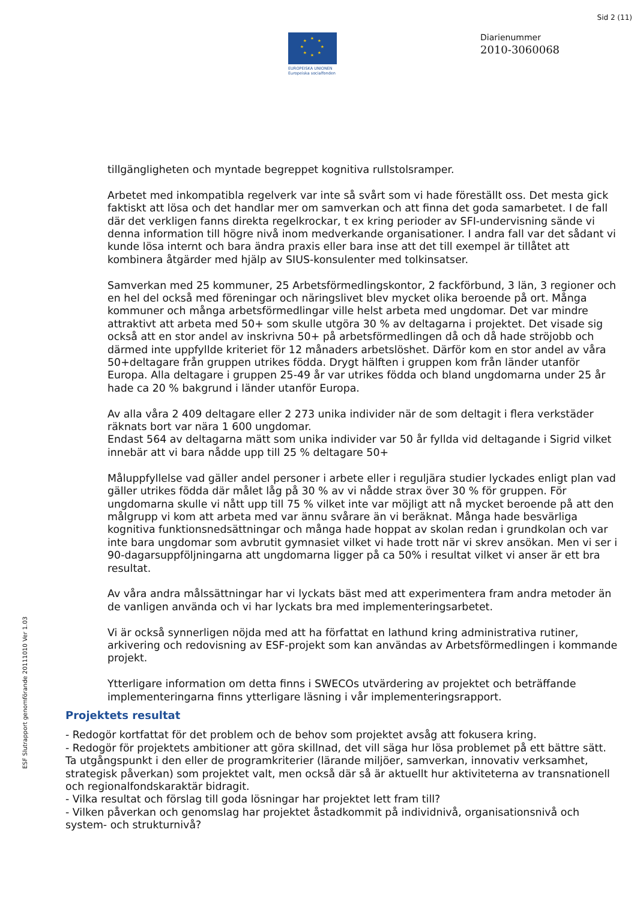Sid 2 (11)
★
★
★
★
★
★
★
★
EUROPEISKA UNIONEN
Europeiska socialfonden
Diarienummer
2010-3060068
tillgängligheten och myntade begreppet kognitiva rullstolsramper.
Arbetet med inkompatibla regelverk var inte så svårt som vi hade föreställt oss. Det mesta gick faktiskt att lösa och det handlar mer om samverkan och att finna det goda samarbetet. I de fall där det verkligen fanns direkta regelkrockar, t ex kring perioder av SFI-undervisning sände vi denna information till högre nivå inom medverkande organisationer. I andra fall var det sådant vi kunde lösa internt och bara ändra praxis eller bara inse att det till exempel är tillåtet att kombinera åtgärder med hjälp av SIUS-konsulenter med tolkinsatser.
Samverkan med 25 kommuner, 25 Arbetsförmedlingskontor, 2 fackförbund, 3 län, 3 regioner och en hel del också med föreningar och näringslivet blev mycket olika beroende på ort. Många kommuner och många arbetsförmedlingar ville helst arbeta med ungdomar. Det var mindre attraktivt att arbeta med 50+ som skulle utgöra 30 % av deltagarna i projektet. Det visade sig också att en stor andel av inskrivna 50+ på arbetsförmedlingen då och då hade ströjobb och därmed inte uppfyllde kriteriet för 12 månaders arbetslöshet. Därför kom en stor andel av våra 50+deltagare från gruppen utrikes födda. Drygt hälften i gruppen kom från länder utanför Europa. Alla deltagare i gruppen 25-49 år var utrikes födda och bland ungdomarna under 25 år hade ca 20 % bakgrund i länder utanför Europa.
Av alla våra 2 409 deltagare eller 2 273 unika individer när de som deltagit i flera verkstäder räknats bort var nära 1 600 ungdomar.
Endast 564 av deltagarna mätt som unika individer var 50 år fyllda vid deltagande i Sigrid vilket innebär att vi bara nådde upp till 25 % deltagare 50+
Måluppfyllelse vad gäller andel personer i arbete eller i reguljära studier lyckades enligt plan vad gäller utrikes födda där målet låg på 30 % av vi nådde strax över 30 % för gruppen. För ungdomarna skulle vi nått upp till 75 % vilket inte var möjligt att nå mycket beroende på att den målgrupp vi kom att arbeta med var ännu svårare än vi beräknat. Många hade besvärliga kognitiva funktionsnedsättningar och många hade hoppat av skolan redan i grundkolan och var inte bara ungdomar som avbrutit gymnasiet vilket vi hade trott när vi skrev ansökan. Men vi ser i 90-dagarsuppföljningarna att ungdomarna ligger på ca 50% i resultat vilket vi anser är ett bra resultat.
Av våra andra målssättningar har vi lyckats bäst med att experimentera fram andra metoder än de vanligen använda och vi har lyckats bra med implementeringsarbetet.
Vi är också synnerligen nöjda med att ha författat en lathund kring administrativa rutiner, arkivering och redovisning av ESF-projekt som kan användas av Arbetsförmedlingen i kommande projekt.
Ytterligare information om detta finns i SWECOs utvärdering av projektet och beträffande implementeringarna finns ytterligare läsning i vår implementeringsrapport.
Projektets resultat
- Redogör kortfattat för det problem och de behov som projektet avsåg att fokusera kring.
- Redogör för projektets ambitioner att göra skillnad, det vill säga hur lösa problemet på ett bättre sätt. Ta utgångspunkt i den eller de programkriterier (lärande miljöer, samverkan, innovativ verksamhet, strategisk påverkan) som projektet valt, men också där så är aktuellt hur aktiviteterna av transnationell och regionalfondskaraktär bidragit.
- Vilka resultat och förslag till goda lösningar har projektet lett fram till?
- Vilken påverkan och genomslag har projektet åstadkommit på individnivå, organisationsnivå och system- och strukturnivå?
ESF Slutrapport genomförande 20111010 Ver 1.03